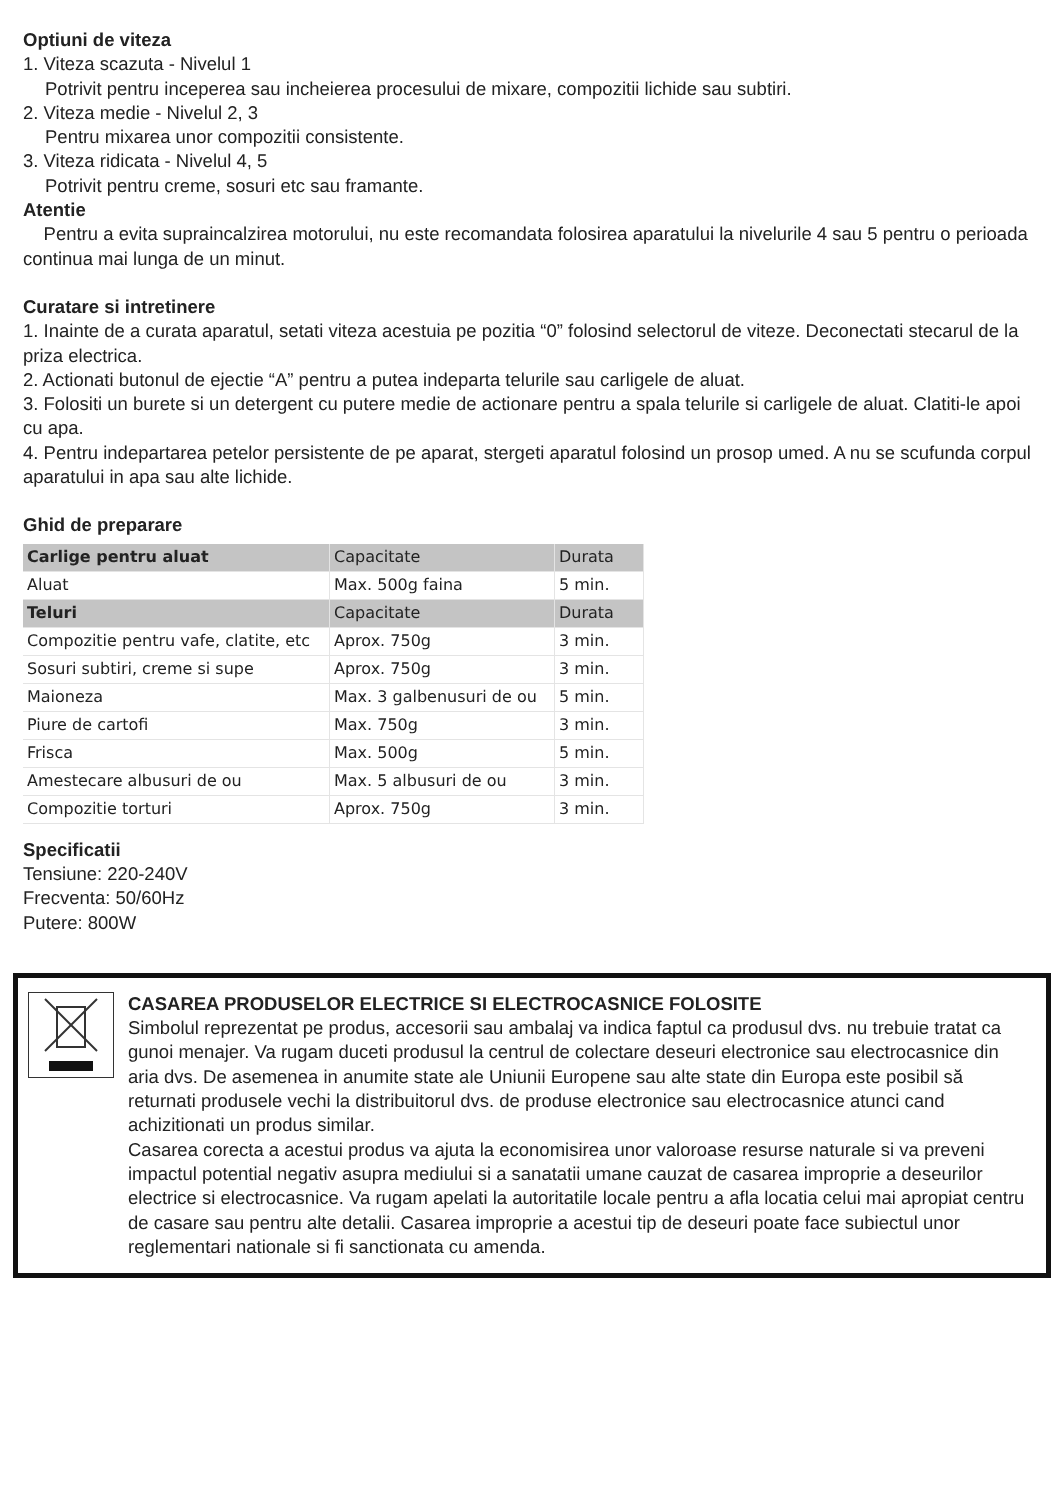Optiuni de viteza
1. Viteza scazuta - Nivelul 1
Potrivit pentru inceperea sau incheierea procesului de mixare, compozitii lichide sau subtiri.
2. Viteza medie - Nivelul 2, 3
Pentru mixarea unor compozitii consistente.
3. Viteza ridicata - Nivelul 4, 5
Potrivit pentru creme, sosuri etc sau framante.
Atentie
Pentru a evita supraincalzirea motorului, nu este recomandata folosirea aparatului la nivelurile 4 sau 5 pentru o perioada continua mai lunga de un minut.
Curatare si intretinere
1. Inainte de a curata aparatul, setati viteza acestuia pe pozitia “0” folosind selectorul de viteze. Deconectati stecarul de la priza electrica.
2. Actionati butonul de ejectie “A” pentru a putea indeparta telurile sau carligele de aluat.
3. Folositi un burete si un detergent cu putere medie de actionare pentru a spala telurile si carligele de aluat. Clatiti-le apoi cu apa.
4. Pentru indepartarea petelor persistente de pe aparat, stergeti aparatul folosind un prosop umed. A nu se scufunda corpul aparatului in apa sau alte lichide.
Ghid de preparare
| Carlige pentru aluat | Capacitate | Durata |
| Aluat | Max. 500g faina | 5 min. |
| Teluri | Capacitate | Durata |
| Compozitie pentru vafe, clatite, etc | Aprox. 750g | 3 min. |
| Sosuri subtiri, creme si supe | Aprox. 750g | 3 min. |
| Maioneza | Max. 3 galbenusuri de ou | 5 min. |
| Piure de cartofi | Max. 750g | 3 min. |
| Frisca | Max. 500g | 5 min. |
| Amestecare albusuri de ou | Max. 5 albusuri de ou | 3 min. |
| Compozitie torturi | Aprox. 750g | 3 min. |
Specificatii
Tensiune: 220-240V
Frecventa: 50/60Hz
Putere: 800W
CASAREA PRODUSELOR ELECTRICE SI ELECTROCASNICE FOLOSITE
Simbolul reprezentat pe produs, accesorii sau ambalaj va indica faptul ca produsul dvs. nu trebuie tratat ca gunoi menajer. Va rugam duceti produsul la centrul de colectare deseuri electronice sau electrocasnice din aria dvs. De asemenea in anumite state ale Uniunii Europene sau alte state din Europa este posibil să returnati produsele vechi la distribuitorul dvs. de produse electronice sau electrocasnice atunci cand achizitionati un produs similar.
Casarea corecta a acestui produs va ajuta la economisirea unor valoroase resurse naturale si va preveni impactul potential negativ asupra mediului si a sanatatii umane cauzat de casarea improprie a deseurilor electrice si electrocasnice. Va rugam apelati la autoritatile locale pentru a afla locatia celui mai apropiat centru de casare sau pentru alte detalii. Casarea improprie a acestui tip de deseuri poate face subiectul unor reglementari nationale si fi sanctionata cu amenda.